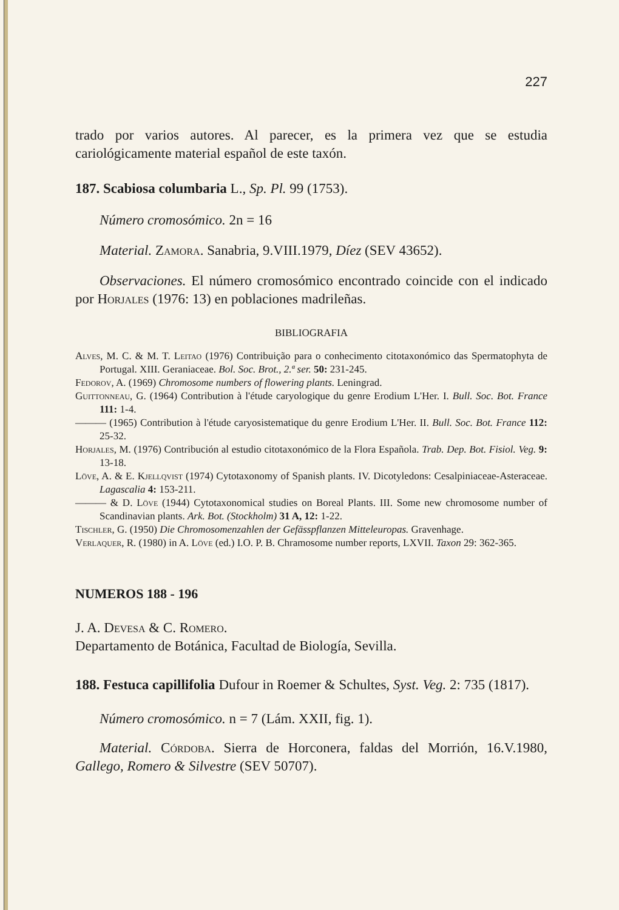227
trado por varios autores. Al parecer, es la primera vez que se estudia cariológicamente material español de este taxón.
187. Scabiosa columbaria L., Sp. Pl. 99 (1753).
Número cromosómico. 2n = 16
Material. Zamora. Sanabria, 9.VIII.1979, Díez (SEV 43652).
Observaciones. El número cromosómico encontrado coincide con el indicado por Horjales (1976: 13) en poblaciones madrileñas.
BIBLIOGRAFIA
Alves, M. C. & M. T. Leitao (1976) Contribuição para o conhecimento citotaxonómico das Spermatophyta de Portugal. XIII. Geraniaceae. Bol. Soc. Brot., 2.ª ser. 50: 231-245.
Fedorov, A. (1969) Chromosome numbers of flowering plants. Leningrad.
Guittonneau, G. (1964) Contribution à l'étude caryologique du genre Erodium L'Her. I. Bull. Soc. Bot. France 111: 1-4.
——— (1965) Contribution à l'étude caryosistematique du genre Erodium L'Her. II. Bull. Soc. Bot. France 112: 25-32.
Horjales, M. (1976) Contribución al estudio citotaxonómico de la Flora Española. Trab. Dep. Bot. Fisiol. Veg. 9: 13-18.
Löve, A. & E. Kjellqvist (1974) Cytotaxonomy of Spanish plants. IV. Dicotyledons: Cesalpiniaceae-Asteraceae. Lagascalia 4: 153-211.
——— & D. Löve (1944) Cytotaxonomical studies on Boreal Plants. III. Some new chromosome number of Scandinavian plants. Ark. Bot. (Stockholm) 31 A, 12: 1-22.
Tischler, G. (1950) Die Chromosomenzahlen der Gefässpflanzen Mitteleuropas. Gravenhage.
Verlaquer, R. (1980) in A. Löve (ed.) I.O. P. B. Chramosome number reports, LXVII. Taxon 29: 362-365.
NUMEROS 188 - 196
J. A. Devesa & C. Romero.
Departamento de Botánica, Facultad de Biología, Sevilla.
188. Festuca capillifolia Dufour in Roemer & Schultes, Syst. Veg. 2: 735 (1817).
Número cromosómico. n = 7 (Lám. XXII, fig. 1).
Material. Córdoba. Sierra de Horconera, faldas del Morrión, 16.V.1980, Gallego, Romero & Silvestre (SEV 50707).